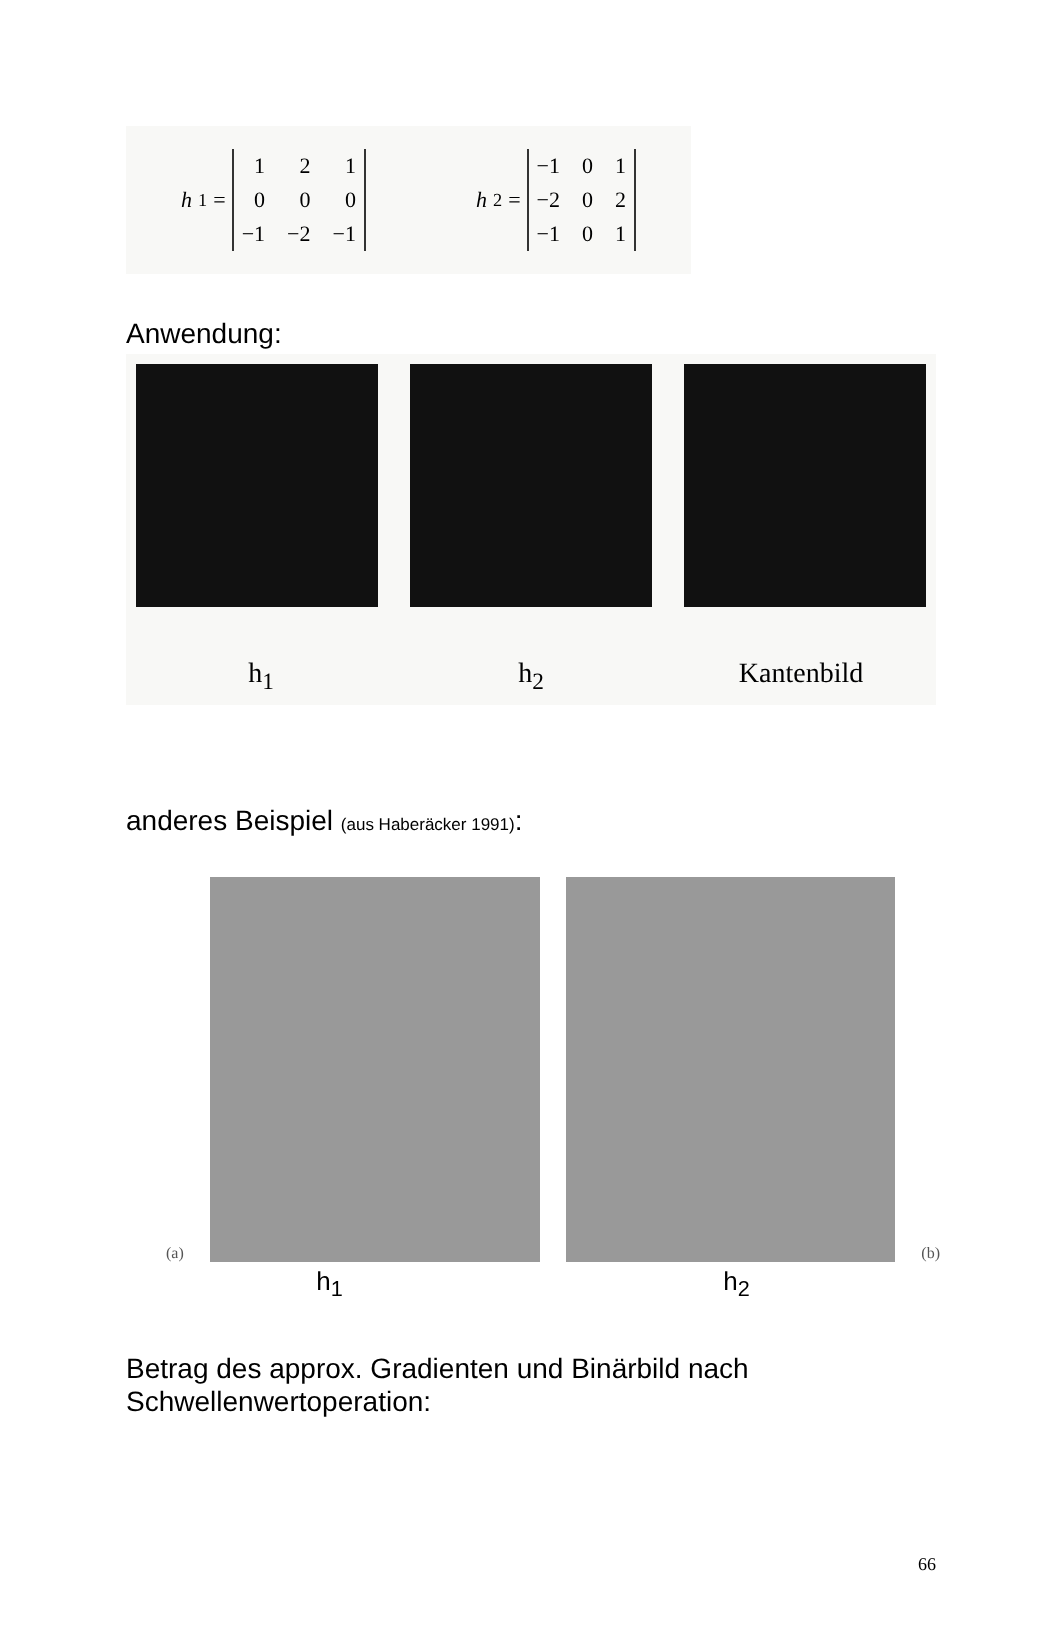h<sub>1</sub> =
121000 −1 −2 −1
h<sub>2</sub> =
−1 01 −2 02 −1 01
Anwendung:
h<sub>1</sub> h<sub>2</sub> Kantenbild
anderes Beispiel (aus Haberäcker 1991):
(a)
(b)
h<sub>1</sub> h<sub>2</sub>
Betrag des approx. Gradienten und Binärbild nach Schwellenwertoperation:
66